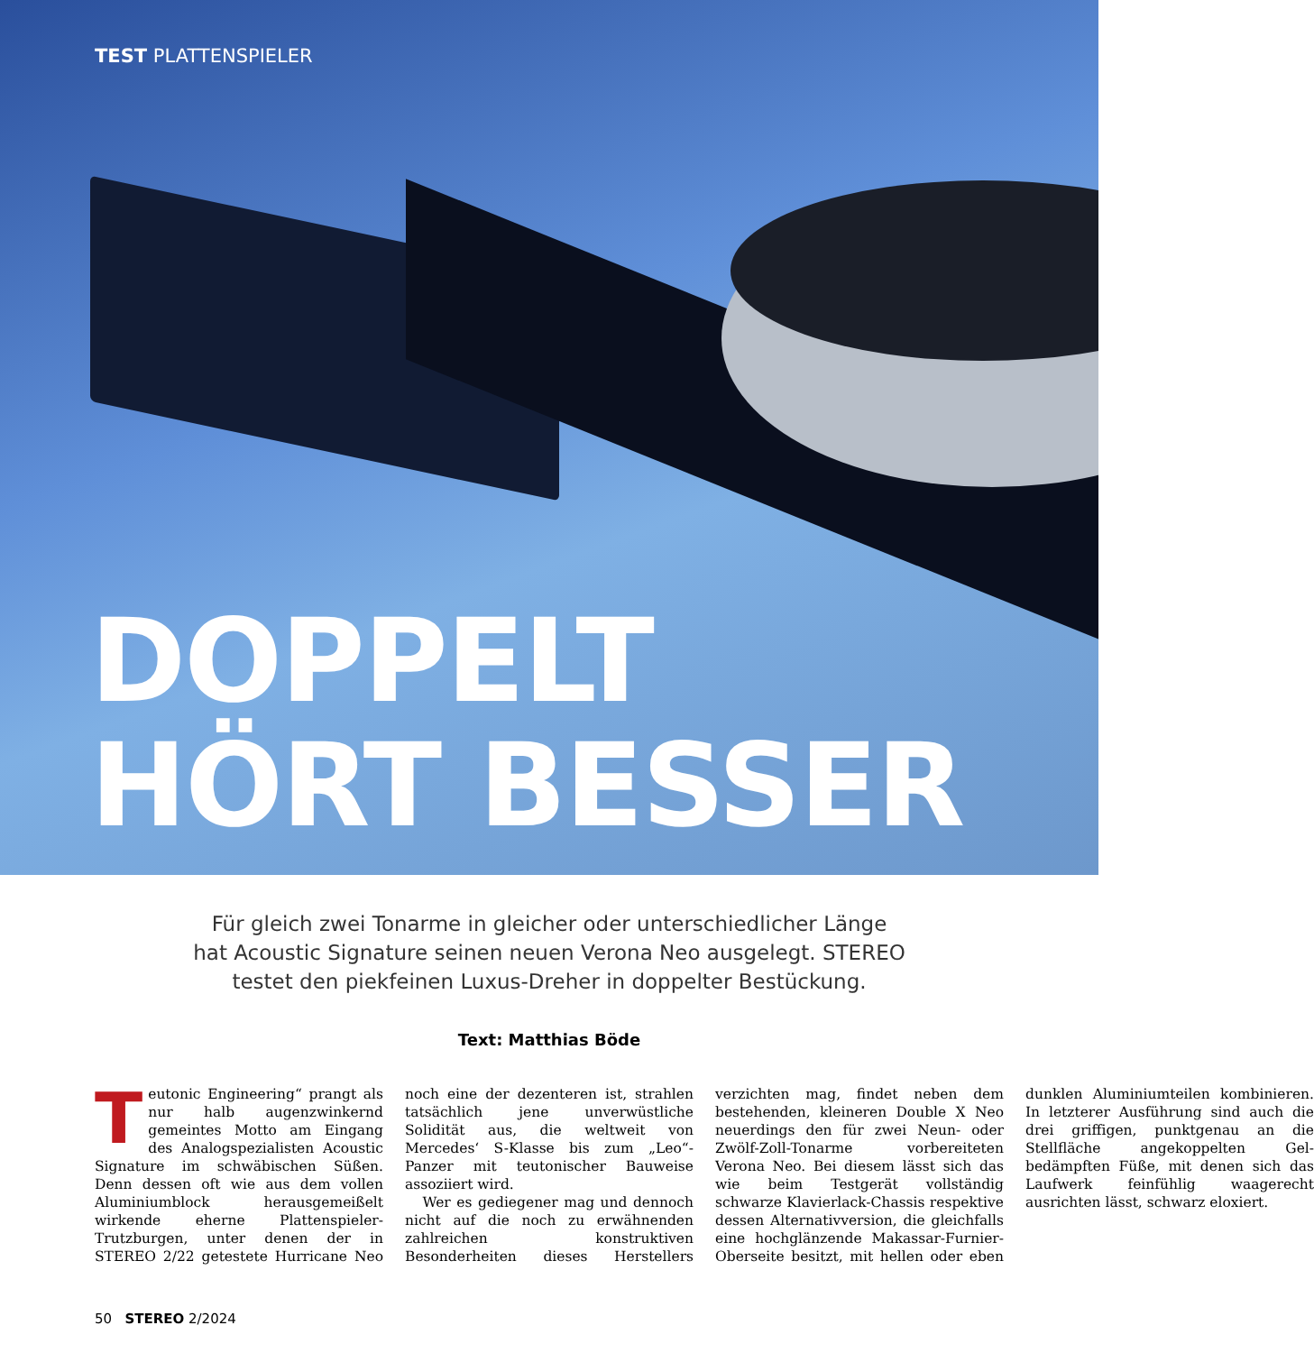TEST PLATTENSPIELER
DOPPELT
HÖRT BESSER
Für gleich zwei Tonarme in gleicher oder unterschiedlicher Länge
hat Acoustic Signature seinen neuen Verona Neo ausgelegt. STEREO
testet den piekfeinen Luxus-Dreher in doppelter Bestückung.
Text: Matthias Böde
Teutonic Engineering“ prangt als nur halb augenzwinkernd gemeintes Motto am Eingang des Analogspezialisten Acoustic Signature im schwäbischen Süßen. Denn dessen oft wie aus dem vollen Aluminiumblock herausgemeißelt wirkende eherne Plattenspieler-Trutzburgen, unter denen der in STEREO 2/22 getestete Hurricane Neo noch eine der dezenteren ist, strahlen tatsächlich jene unverwüstliche Solidität aus, die weltweit von Mercedes‘ S-Klasse bis zum „Leo“-Panzer mit teutonischer Bauweise assoziiert wird.
Wer es gediegener mag und dennoch nicht auf die noch zu erwähnenden zahlreichen konstruktiven Besonderheiten dieses Herstellers verzichten mag, findet neben dem bestehenden, kleineren Double X Neo neuerdings den für zwei Neun- oder Zwölf-Zoll-Tonarme vorbereiteten Verona Neo. Bei diesem lässt sich das wie beim Testgerät vollständig schwarze Klavierlack-Chassis respektive dessen Alternativversion, die gleichfalls eine hochglänzende Makassar-Furnier-Oberseite besitzt, mit hellen oder eben dunklen Aluminiumteilen kombinieren. In letzterer Ausführung sind auch die drei griffigen, punktgenau an die Stellfläche angekoppelten Gel-bedämpften Füße, mit denen sich das Laufwerk feinfühlig waagerecht ausrichten lässt, schwarz eloxiert.
50 STEREO 2/2024